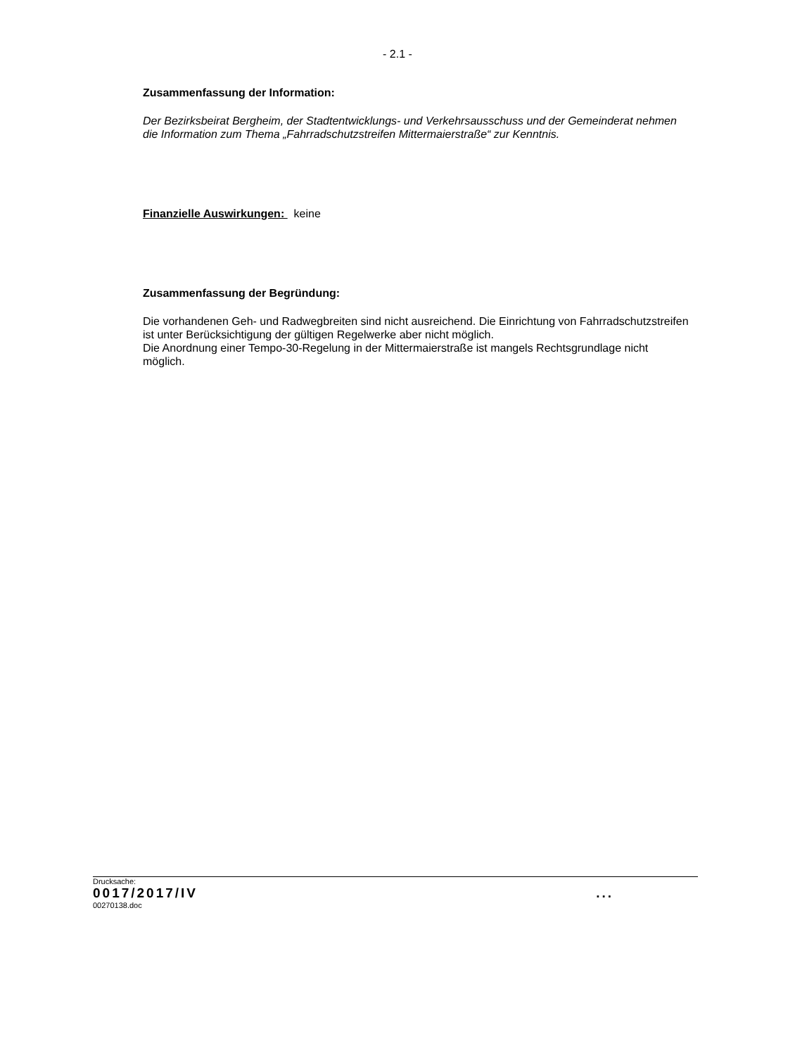- 2.1 -
Zusammenfassung der Information:
Der Bezirksbeirat Bergheim, der Stadtentwicklungs- und Verkehrsausschuss und der Gemeinderat nehmen die Information zum Thema „Fahrradschutzstreifen Mittermaierstraße“ zur Kenntnis.
Finanzielle Auswirkungen: keine
Zusammenfassung der Begründung:
Die vorhandenen Geh- und Radwegbreiten sind nicht ausreichend. Die Einrichtung von Fahrradschutzstreifen ist unter Berücksichtigung der gültigen Regelwerke aber nicht möglich.
Die Anordnung einer Tempo-30-Regelung in der Mittermaierstraße ist mangels Rechtsgrundlage nicht möglich.
Drucksache:
0017/2017/IV ...
00270138.doc